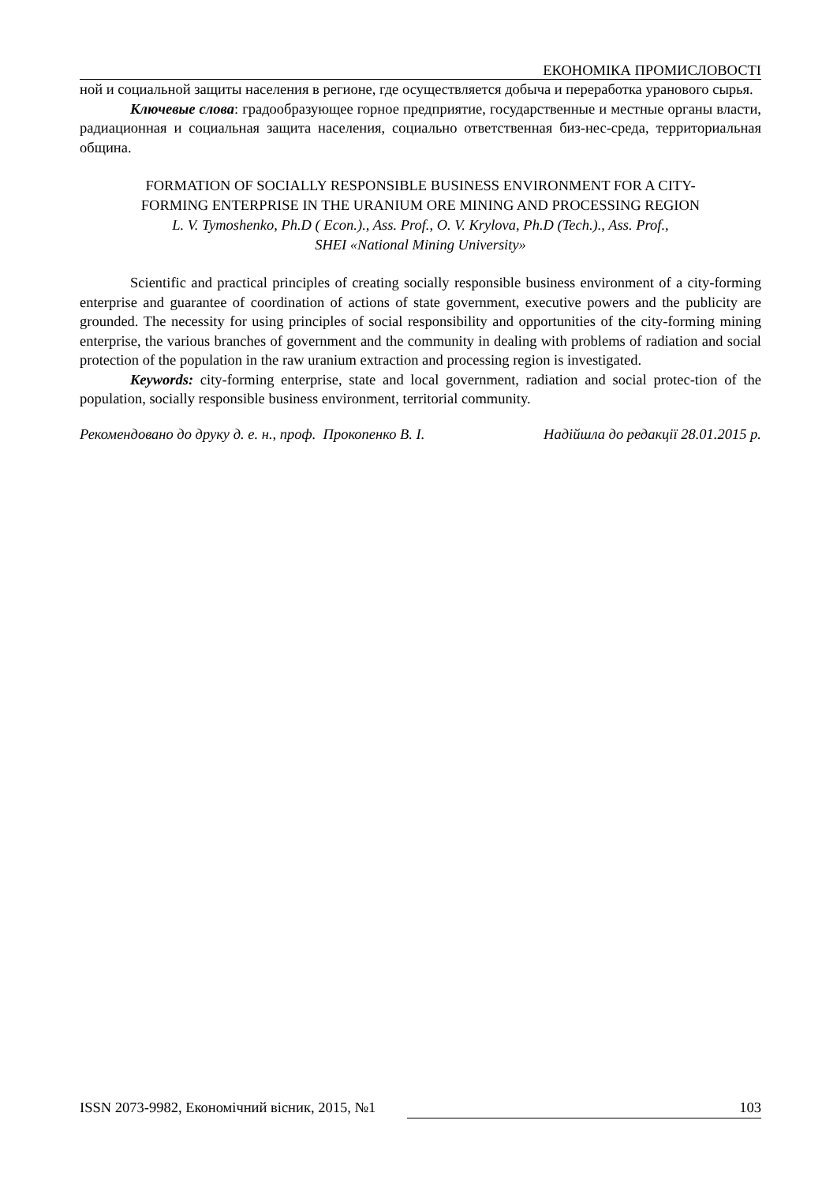ЕКОНОМІКА ПРОМИСЛОВОСТІ
ной и социальной защиты населения в регионе, где осуществляется добыча и переработка уранового сырья.
Ключевые слова: градообразующее горное предприятие, государственные и местные органы власти, радиационная и социальная защита населения, социально ответственная биз-нес-среда, территориальная община.
FORMATION OF SOCIALLY RESPONSIBLE BUSINESS ENVIRONMENT FOR A CITY-
FORMING ENTERPRISE IN THE URANIUM ORE MINING AND PROCESSING REGION
L. V. Tymoshenko, Ph.D ( Econ.)., Ass. Prof., O. V. Krylova, Ph.D (Tech.)., Ass. Prof.,
SHEI «National Mining University»
Scientific and practical principles of creating socially responsible business environment of a city-forming enterprise and guarantee of coordination of actions of state government, executive powers and the publicity are grounded. The necessity for using principles of social responsibility and opportunities of the city-forming mining enterprise, the various branches of government and the community in dealing with problems of radiation and social protection of the population in the raw uranium extraction and processing region is investigated.
Keywords: city-forming enterprise, state and local government, radiation and social protec-tion of the population, socially responsible business environment, territorial community.
Рекомендовано до друку д. е. н., проф. Прокопенко В. І. Надійшла до редакції 28.01.2015 р.
ISSN 2073-9982, Економічний вісник, 2015, №1 103